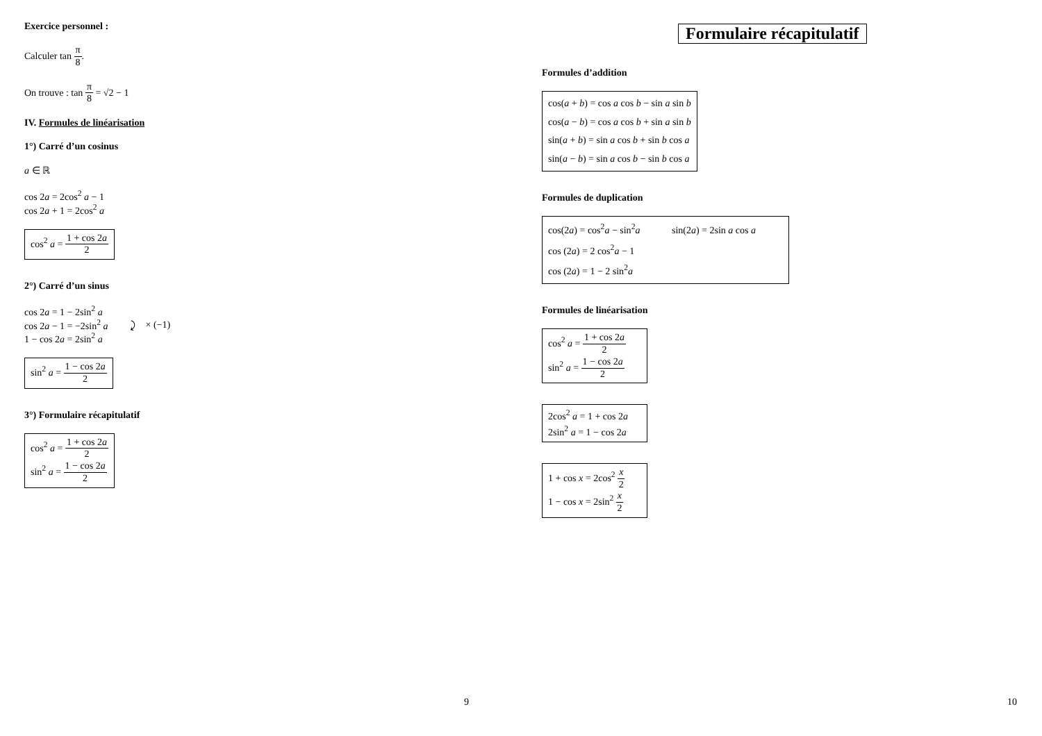Exercice personnel :
Calculer tan π 8.
On trouve : tan π 8 = √2 − 1
IV. Formules de linéarisation
1°) Carré d’un cosinus
a ∈ ℝ
cos 2a = 2cos<sup>2</sup> a − 1
cos 2a + 1 = 2cos<sup>2</sup> a
cos<sup>2</sup> a = 1 + cos 2a 2
2°) Carré d’un sinus
cos 2a = 1 − 2sin<sup>2</sup> a
cos 2a − 1 = −2sin<sup>2</sup> a
1 − cos 2a = 2sin<sup>2</sup> a
⤸ × (−1)
sin<sup>2</sup> a = 1 − cos 2a 2
3°) Formulaire récapitulatif
cos<sup>2</sup> a = 1 + cos 2a 2
sin<sup>2</sup> a = 1 − cos 2a 2
9
Formulaire récapitulatif
Formules d’addition
cos(a + b) = cos a cos b − sin a sin b
cos(a − b) = cos a cos b + sin a sin b
sin(a + b) = sin a cos b + sin b cos a
sin(a − b) = sin a cos b − sin b cos a
Formules de duplication
cos(2a) = cos<sup>2</sup>a − sin<sup>2</sup>a sin(2a) = 2sin a cos a
cos (2a) = 2 cos<sup>2</sup>a − 1
cos (2a) = 1 − 2 sin<sup>2</sup>a
Formules de linéarisation
cos<sup>2</sup> a = 1 + cos 2a 2
sin<sup>2</sup> a = 1 − cos 2a 2
2cos<sup>2</sup> a = 1 + cos 2a
2sin<sup>2</sup> a = 1 − cos 2a
1 + cos x = 2cos<sup>2</sup> x 2
1 − cos x = 2sin<sup>2</sup> x 2
10